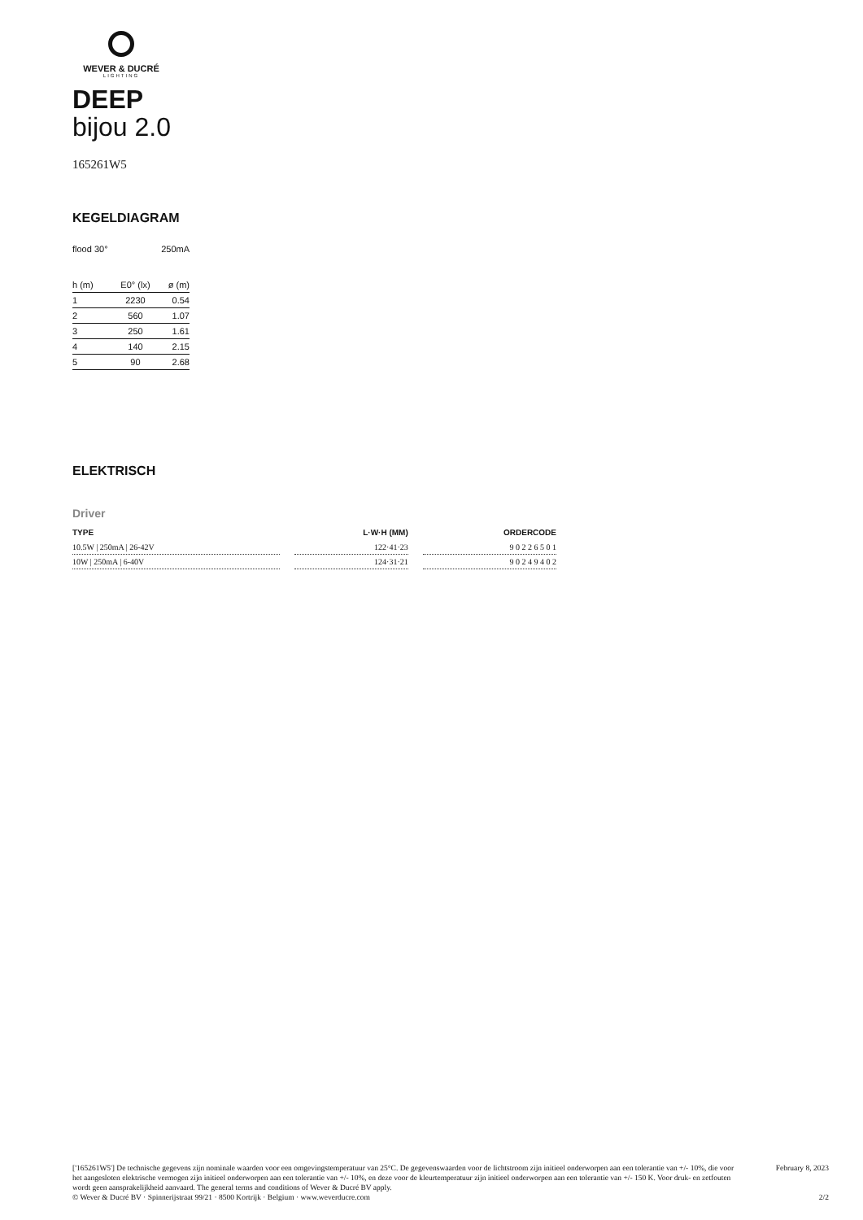WEVER & DUCRÉ
LIGHTING
DEEP
bijou 2.0
165261W5
KEGELDIAGRAM
| flood 30° | | 250mA |
| h (m) | E0° (lx) | ø (m) |
| 1 | 2230 | 0.54 |
| 2 | 560 | 1.07 |
| 3 | 250 | 1.61 |
| 4 | 140 | 2.15 |
| 5 | 90 | 2.68 |
ELEKTRISCH
Driver
| TYPE | | L·W·H (MM) | | ORDERCODE |
| --- | --- | --- | --- | --- |
| 10.5W / 250mA / 26-42V | | 122·41·23 | | 9 0 2 2 6 5 0 1 |
| 10W / 250mA / 6-40V | | 124·31·21 | | 9 0 2 4 9 4 0 2 |
['165261W5'] De technische gegevens zijn nominale waarden voor een omgevingstemperatuur van 25°C. De gegevenswaarden voor de lichtstroom zijn initieel onderworpen aan een tolerantie van +/- 10%, die voor het aangesloten elektrische vermogen zijn initieel onderworpen aan een tolerantie van +/- 10%, en deze voor de kleurtemperatuur zijn initieel onderworpen aan een tolerantie van +/- 150 K. Voor druk- en zetfouten wordt geen aansprakelijkheid aanvaard. The general terms and conditions of Wever & Ducré BV apply.
© Wever & Ducré BV · Spinnerijstraat 99/21 · 8500 Kortrijk · Belgium · www.weverducre.com
February 8, 2023
2/2